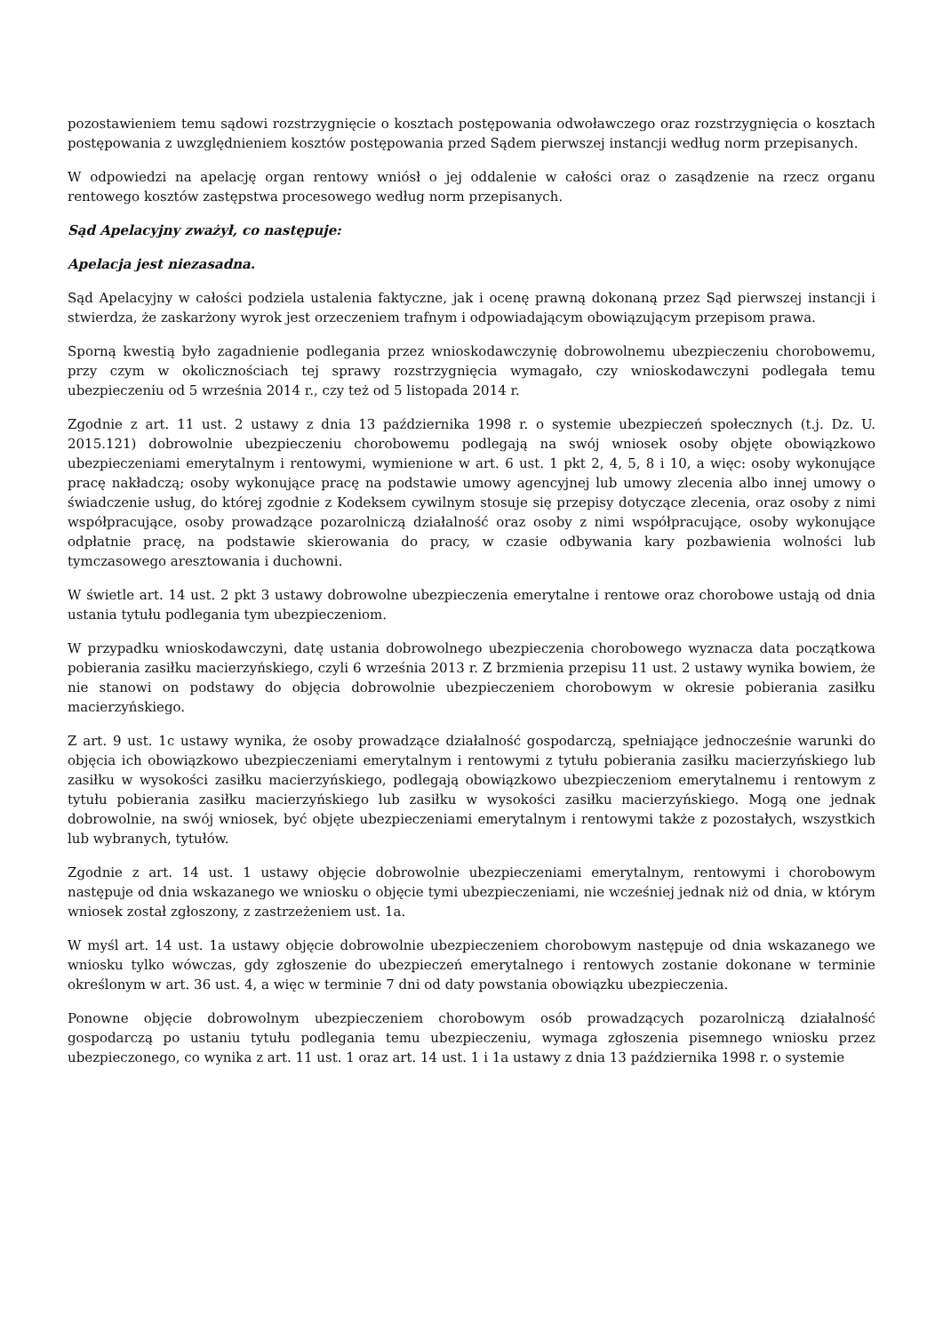pozostawieniem temu sądowi rozstrzygnięcie o kosztach postępowania odwoławczego oraz rozstrzygnięcia o kosztach postępowania z uwzględnieniem kosztów postępowania przed Sądem pierwszej instancji według norm przepisanych.
W odpowiedzi na apelację organ rentowy wniósł o jej oddalenie w całości oraz o zasądzenie na rzecz organu rentowego kosztów zastępstwa procesowego według norm przepisanych.
Sąd Apelacyjny zważył, co następuje:
Apelacja jest niezasadna.
Sąd Apelacyjny w całości podziela ustalenia faktyczne, jak i ocenę prawną dokonaną przez Sąd pierwszej instancji i stwierdza, że zaskarżony wyrok jest orzeczeniem trafnym i odpowiadającym obowiązującym przepisom prawa.
Sporną kwestią było zagadnienie podlegania przez wnioskodawczynię dobrowolnemu ubezpieczeniu chorobowemu, przy czym w okolicznościach tej sprawy rozstrzygnięcia wymagało, czy wnioskodawczyni podlegała temu ubezpieczeniu od 5 września 2014 r., czy też od 5 listopada 2014 r.
Zgodnie z art. 11 ust. 2 ustawy z dnia 13 października 1998 r. o systemie ubezpieczeń społecznych (t.j. Dz. U. 2015.121) dobrowolnie ubezpieczeniu chorobowemu podlegają na swój wniosek osoby objęte obowiązkowo ubezpieczeniami emerytalnym i rentowymi, wymienione w art. 6 ust. 1 pkt 2, 4, 5, 8 i 10, a więc: osoby wykonujące pracę nakładczą; osoby wykonujące pracę na podstawie umowy agencyjnej lub umowy zlecenia albo innej umowy o świadczenie usług, do której zgodnie z Kodeksem cywilnym stosuje się przepisy dotyczące zlecenia, oraz osoby z nimi współpracujące, osoby prowadzące pozarolniczą działalność oraz osoby z nimi współpracujące, osoby wykonujące odpłatnie pracę, na podstawie skierowania do pracy, w czasie odbywania kary pozbawienia wolności lub tymczasowego aresztowania i duchowni.
W świetle art. 14 ust. 2 pkt 3 ustawy dobrowolne ubezpieczenia emerytalne i rentowe oraz chorobowe ustają od dnia ustania tytułu podlegania tym ubezpieczeniom.
W przypadku wnioskodawczyni, datę ustania dobrowolnego ubezpieczenia chorobowego wyznacza data początkowa pobierania zasiłku macierzyńskiego, czyli 6 września 2013 r. Z brzmienia przepisu 11 ust. 2 ustawy wynika bowiem, że nie stanowi on podstawy do objęcia dobrowolnie ubezpieczeniem chorobowym w okresie pobierania zasiłku macierzyńskiego.
Z art. 9 ust. 1c ustawy wynika, że osoby prowadzące działalność gospodarczą, spełniające jednocześnie warunki do objęcia ich obowiązkowo ubezpieczeniami emerytalnym i rentowymi z tytułu pobierania zasiłku macierzyńskiego lub zasiłku w wysokości zasiłku macierzyńskiego, podlegają obowiązkowo ubezpieczeniom emerytalnemu i rentowym z tytułu pobierania zasiłku macierzyńskiego lub zasiłku w wysokości zasiłku macierzyńskiego. Mogą one jednak dobrowolnie, na swój wniosek, być objęte ubezpieczeniami emerytalnym i rentowymi także z pozostałych, wszystkich lub wybranych, tytułów.
Zgodnie z art. 14 ust. 1 ustawy objęcie dobrowolnie ubezpieczeniami emerytalnym, rentowymi i chorobowym następuje od dnia wskazanego we wniosku o objęcie tymi ubezpieczeniami, nie wcześniej jednak niż od dnia, w którym wniosek został zgłoszony, z zastrzeżeniem ust. 1a.
W myśl art. 14 ust. 1a ustawy objęcie dobrowolnie ubezpieczeniem chorobowym następuje od dnia wskazanego we wniosku tylko wówczas, gdy zgłoszenie do ubezpieczeń emerytalnego i rentowych zostanie dokonane w terminie określonym w art. 36 ust. 4, a więc w terminie 7 dni od daty powstania obowiązku ubezpieczenia.
Ponowne objęcie dobrowolnym ubezpieczeniem chorobowym osób prowadzących pozarolniczą działalność gospodarczą po ustaniu tytułu podlegania temu ubezpieczeniu, wymaga zgłoszenia pisemnego wniosku przez ubezpieczonego, co wynika z art. 11 ust. 1 oraz art. 14 ust. 1 i 1a ustawy z dnia 13 października 1998 r. o systemie